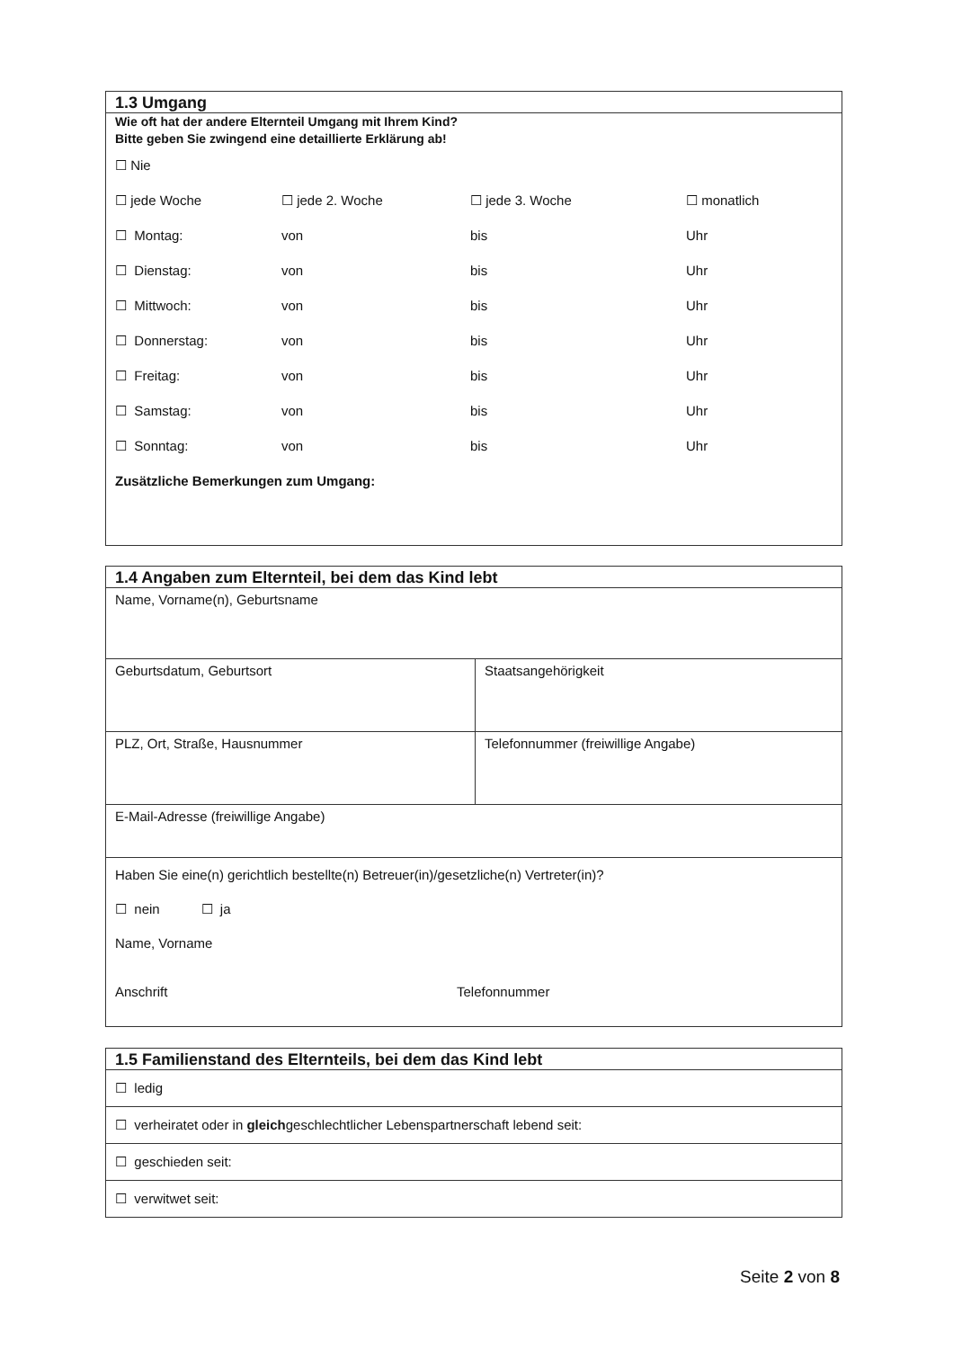1.3 Umgang
Wie oft hat der andere Elternteil Umgang mit Ihrem Kind?
Bitte geben Sie zwingend eine detaillierte Erklärung ab!
| ☐ Nie | | | |
| ☐ jede Woche | ☐ jede 2. Woche | ☐ jede 3. Woche | ☐ monatlich |
| ☐ Montag: | von | bis | Uhr |
| ☐ Dienstag: | von | bis | Uhr |
| ☐ Mittwoch: | von | bis | Uhr |
| ☐ Donnerstag: | von | bis | Uhr |
| ☐ Freitag: | von | bis | Uhr |
| ☐ Samstag: | von | bis | Uhr |
| ☐ Sonntag: | von | bis | Uhr |
| Zusätzliche Bemerkungen zum Umgang: | | | |
1.4 Angaben zum Elternteil, bei dem das Kind lebt
| Name, Vorname(n), Geburtsname | |
| Geburtsdatum, Geburtsort | Staatsangehörigkeit |
| PLZ, Ort, Straße, Hausnummer | Telefonnummer (freiwillige Angabe) |
| E-Mail-Adresse (freiwillige Angabe) | |
| Haben Sie eine(n) gerichtlich bestellte(n) Betreuer(in)/gesetzliche(n) Vertreter(in)? ☐ nein ☐ ja Name, Vorname Anschrift Telefonnummer | |
1.5 Familienstand des Elternteils, bei dem das Kind lebt
☐ ledig
☐ verheiratet oder in gleichgeschlechtlicher Lebenspartnerschaft lebend seit:
☐ geschieden seit:
☐ verwitwet seit:
Seite 2 von 8